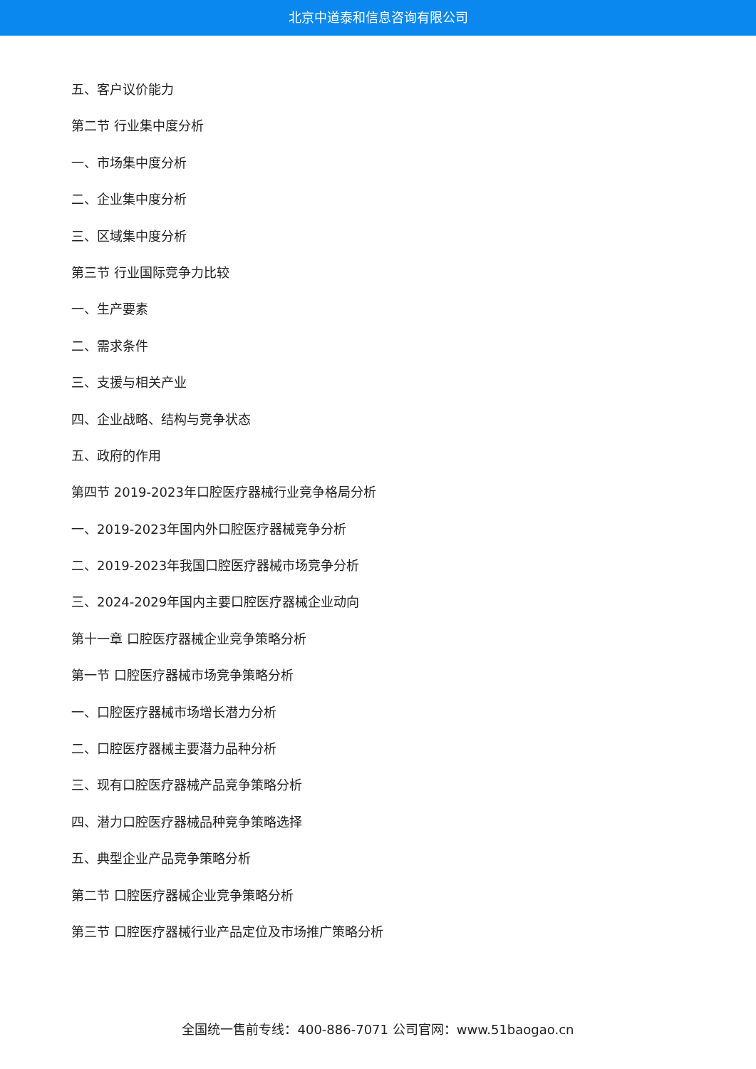北京中道泰和信息咨询有限公司
五、客户议价能力
第二节 行业集中度分析
一、市场集中度分析
二、企业集中度分析
三、区域集中度分析
第三节 行业国际竞争力比较
一、生产要素
二、需求条件
三、支援与相关产业
四、企业战略、结构与竞争状态
五、政府的作用
第四节 2019-2023年口腔医疗器械行业竞争格局分析
一、2019-2023年国内外口腔医疗器械竞争分析
二、2019-2023年我国口腔医疗器械市场竞争分析
三、2024-2029年国内主要口腔医疗器械企业动向
第十一章 口腔医疗器械企业竞争策略分析
第一节 口腔医疗器械市场竞争策略分析
一、口腔医疗器械市场增长潜力分析
二、口腔医疗器械主要潜力品种分析
三、现有口腔医疗器械产品竞争策略分析
四、潜力口腔医疗器械品种竞争策略选择
五、典型企业产品竞争策略分析
第二节 口腔医疗器械企业竞争策略分析
第三节 口腔医疗器械行业产品定位及市场推广策略分析
全国统一售前专线：400-886-7071 公司官网：www.51baogao.cn